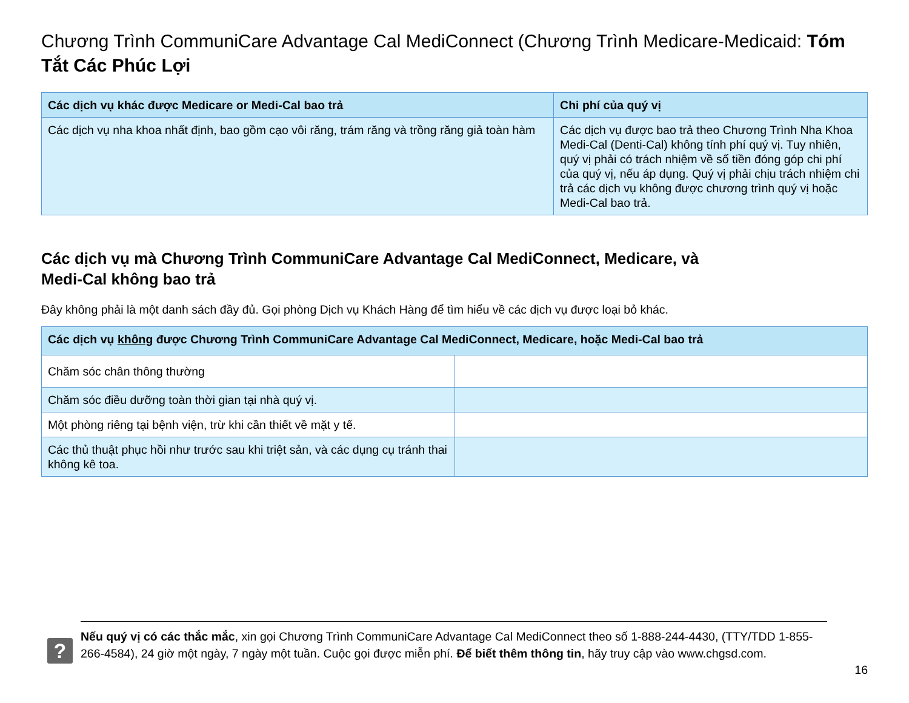Chương Trình CommuniCare Advantage Cal MediConnect (Chương Trình Medicare-Medicaid: Tóm Tắt Các Phúc Lợi
| Các dịch vụ khác được Medicare or Medi-Cal bao trả | Chi phí của quý vị |
| --- | --- |
| Các dịch vụ nha khoa nhất định, bao gồm cạo vôi răng, trám răng và trồng răng giả toàn hàm | Các dịch vụ được bao trả theo Chương Trình Nha Khoa Medi-Cal (Denti-Cal) không tính phí quý vị. Tuy nhiên, quý vị phải có trách nhiệm về số tiền đóng góp chi phí của quý vị, nếu áp dụng. Quý vị phải chịu trách nhiệm chi trả các dịch vụ không được chương trình quý vị hoặc Medi-Cal bao trả. |
Các dịch vụ mà Chương Trình CommuniCare Advantage Cal MediConnect, Medicare, và
Medi-Cal không bao trả
Đây không phải là một danh sách đầy đủ. Gọi phòng Dịch vụ Khách Hàng để tìm hiểu về các dịch vụ được loại bỏ khác.
| Các dịch vụ không được Chương Trình CommuniCare Advantage Cal MediConnect, Medicare, hoặc Medi-Cal bao trả | |
| --- | --- |
| Chăm sóc chân thông thường | |
| Chăm sóc điều dưỡng toàn thời gian tại nhà quý vị. | |
| Một phòng riêng tại bệnh viện, trừ khi cần thiết về mặt y tế. | |
| Các thủ thuật phục hồi như trước sau khi triệt sản, và các dụng cụ tránh thai không kê toa. | |
?
Nếu quý vị có các thắc mắc, xin gọi Chương Trình CommuniCare Advantage Cal MediConnect theo số 1-888-244-4430, (TTY/TDD 1-855-266-4584), 24 giờ một ngày, 7 ngày một tuần. Cuộc gọi được miễn phí. Để biết thêm thông tin, hãy truy cập vào www.chgsd.com.
16